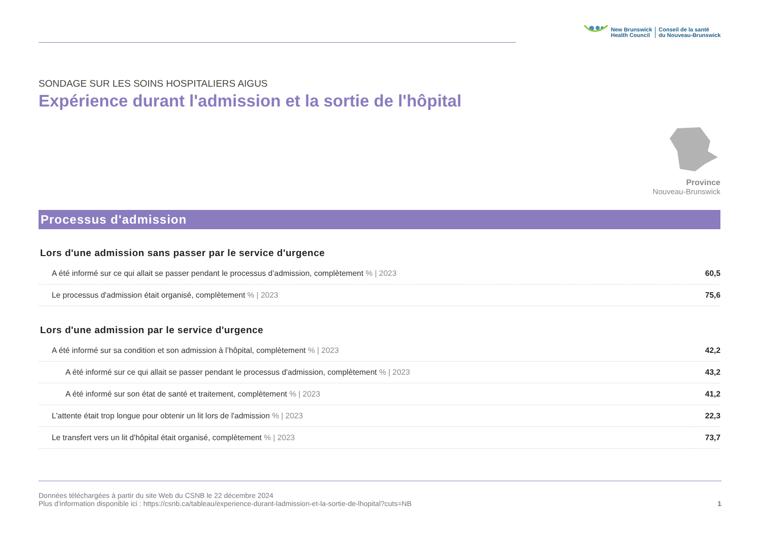New Brunswick
Health Council
Conseil de la santé
du Nouveau-Brunswick
SONDAGE SUR LES SOINS HOSPITALIERS AIGUS
Expérience durant l'admission et la sortie de l'hôpital
Province
Nouveau-Brunswick
Processus d'admission
Lors d'une admission sans passer par le service d'urgence
| A été informé sur ce qui allait se passer pendant le processus d’admission, complètement % / 2023 | 60,5 |
| Le processus d'admission était organisé, complètement % / 2023 | 75,6 |
Lors d'une admission par le service d'urgence
| A été informé sur sa condition et son admission à l’hôpital, complètement % / 2023 | 42,2 |
| A été informé sur ce qui allait se passer pendant le processus d'admission, complètement % / 2023 | 43,2 |
| A été informé sur son état de santé et traitement, complètement % / 2023 | 41,2 |
| L'attente était trop longue pour obtenir un lit lors de l'admission % / 2023 | 22,3 |
| Le transfert vers un lit d'hôpital était organisé, complètement % / 2023 | 73,7 |
Données téléchargées à partir du site Web du CSNB le 22 décembre 2024
Plus d'information disponible ici : https://csnb.ca/tableau/experience-durant-ladmission-et-la-sortie-de-lhopital?cuts=NB
1